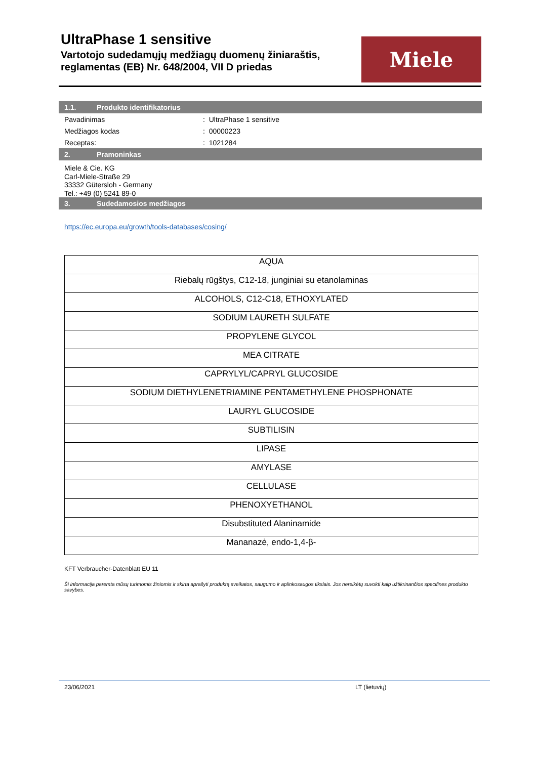UltraPhase 1 sensitive
Vartotojo sudedamųjų medžiagų duomenų žiniaraštis, reglamentas (EB) Nr. 648/2004, VII D priedas
Miele
1.1. Produkto identifikatorius
Pavadinimas: UltraPhase 1 sensitive
Medžiagos kodas: 00000223
Receptas:: 1021284
2. Pramoninkas
Miele & Cie. KG
Carl-Miele-Straße 29
33332 Gütersloh - Germany
Tel.: +49 (0) 5241 89-0
3. Sudedamosios medžiagos
https://ec.europa.eu/growth/tools-databases/cosing/
| AQUA |
| Riebalų rūgštys, C12-18, junginiai su etanolaminas |
| ALCOHOLS, C12-C18, ETHOXYLATED |
| SODIUM LAURETH SULFATE |
| PROPYLENE GLYCOL |
| MEA CITRATE |
| CAPRYLYL/CAPRYL GLUCOSIDE |
| SODIUM DIETHYLENETRIAMINE PENTAMETHYLENE PHOSPHONATE |
| LAURYL GLUCOSIDE |
| SUBTILISIN |
| LIPASE |
| AMYLASE |
| CELLULASE |
| PHENOXYETHANOL |
| Disubstituted Alaninamide |
| Mananazė, endo-1,4-β- |
KFT Verbraucher-Datenblatt EU 11
Ši informacija paremta mūsų turimomis žiniomis ir skirta aprašyti produktą sveikatos, saugumo ir aplinkosaugos tikslais. Jos nereikėtų suvokti kaip užtikrinančios specifines produkto savybes.
23/06/2021 LT (lietuvių)